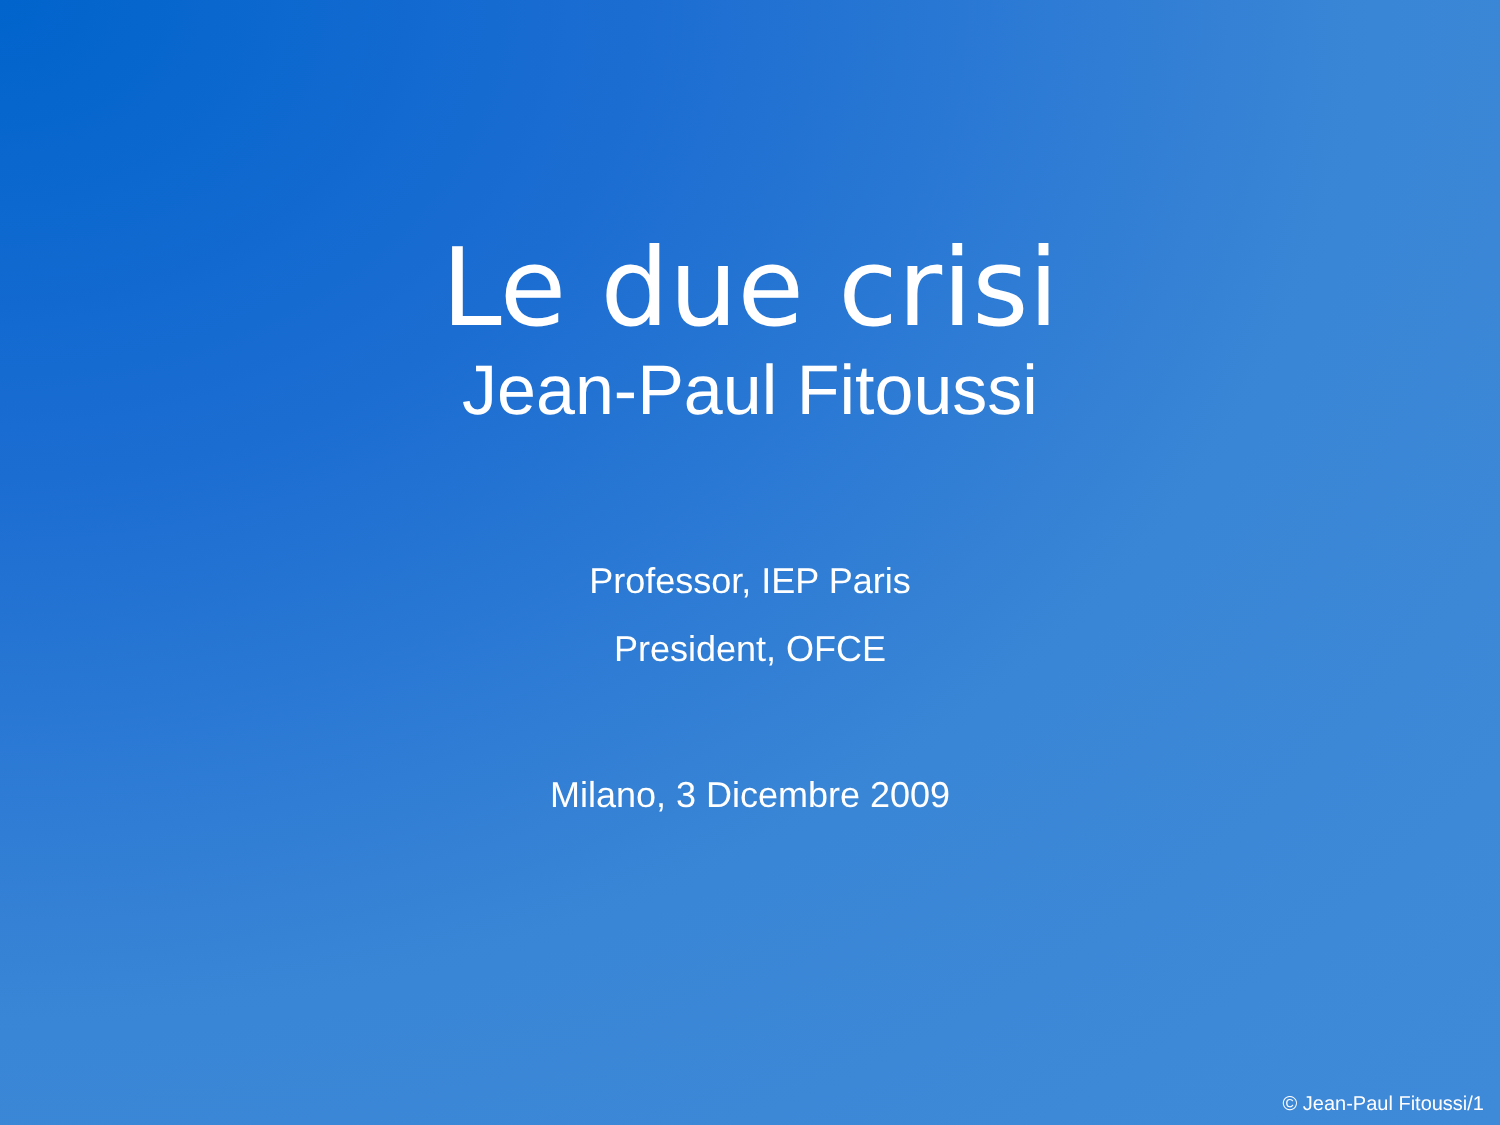Le due crisi
Jean-Paul Fitoussi
Professor, IEP Paris
President, OFCE
Milano, 3 Dicembre 2009
© Jean-Paul Fitoussi/1